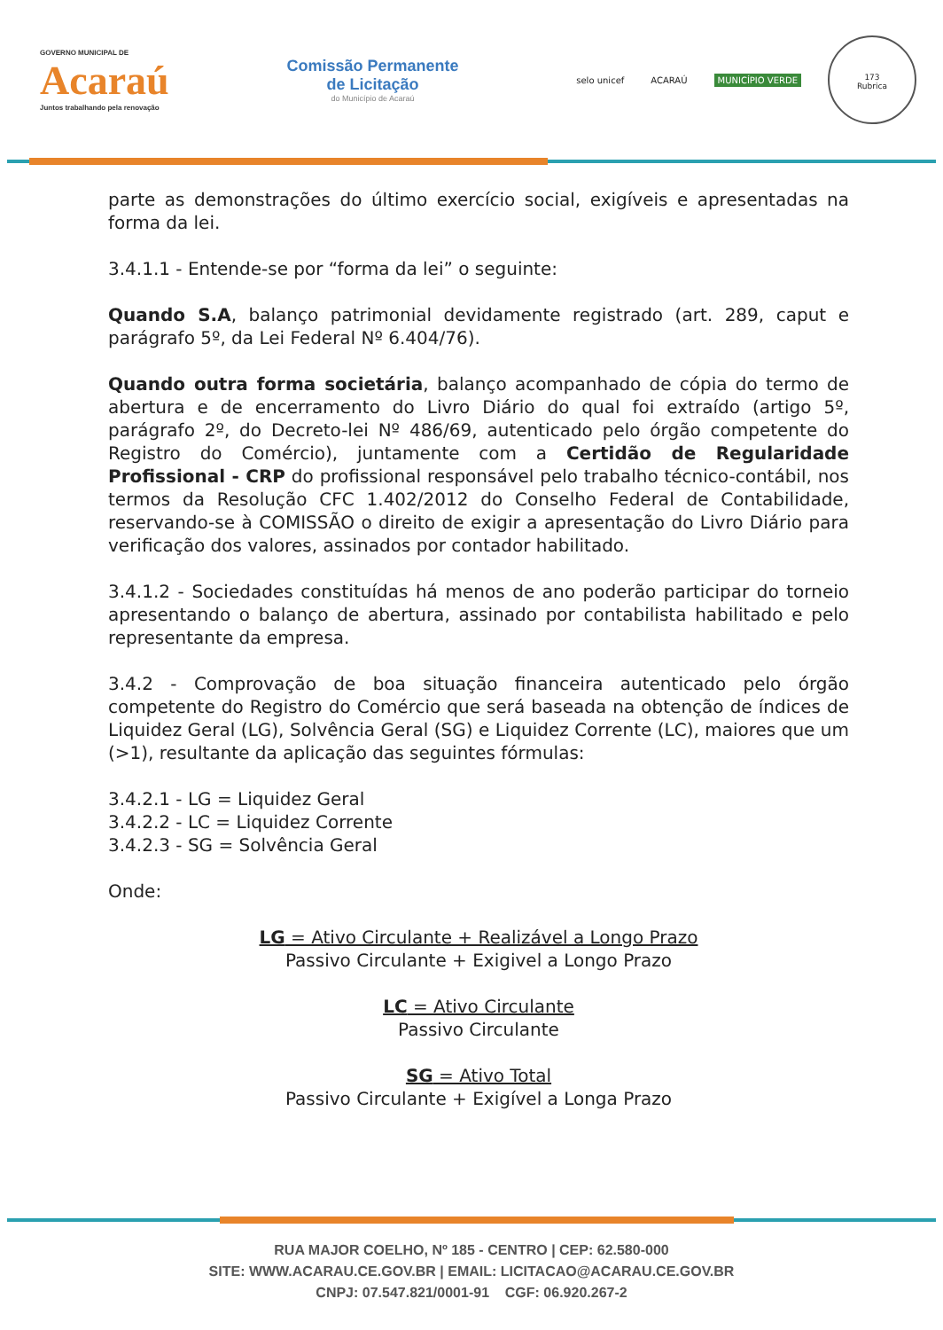GOVERNO MUNICIPAL DE
Acaraú
Juntos trabalhando pela renovação
Comissão Permanente
de Licitação
do Município de Acaraú
selo unicef ACARAÚ MUNICÍPIO VERDE
173
Rubrica
parte as demonstrações do último exercício social, exigíveis e apresentadas na forma da lei.
3.4.1.1 - Entende-se por “forma da lei” o seguinte:
Quando S.A, balanço patrimonial devidamente registrado (art. 289, caput e parágrafo 5º, da Lei Federal Nº 6.404/76).
Quando outra forma societária, balanço acompanhado de cópia do termo de abertura e de encerramento do Livro Diário do qual foi extraído (artigo 5º, parágrafo 2º, do Decreto-lei Nº 486/69, autenticado pelo órgão competente do Registro do Comércio), juntamente com a Certidão de Regularidade Profissional - CRP do profissional responsável pelo trabalho técnico-contábil, nos termos da Resolução CFC 1.402/2012 do Conselho Federal de Contabilidade, reservando-se à COMISSÃO o direito de exigir a apresentação do Livro Diário para verificação dos valores, assinados por contador habilitado.
3.4.1.2 - Sociedades constituídas há menos de ano poderão participar do torneio apresentando o balanço de abertura, assinado por contabilista habilitado e pelo representante da empresa.
3.4.2 - Comprovação de boa situação financeira autenticado pelo órgão competente do Registro do Comércio que será baseada na obtenção de índices de Liquidez Geral (LG), Solvência Geral (SG) e Liquidez Corrente (LC), maiores que um (>1), resultante da aplicação das seguintes fórmulas:
3.4.2.1 - LG = Liquidez Geral
3.4.2.2 - LC = Liquidez Corrente
3.4.2.3 - SG = Solvência Geral
Onde:
LG = Ativo Circulante + Realizável a Longo Prazo
Passivo Circulante + Exigivel a Longo Prazo
LC = Ativo Circulante
Passivo Circulante
SG = Ativo Total
Passivo Circulante + Exigível a Longa Prazo
RUA MAJOR COELHO, Nº 185 - CENTRO | CEP: 62.580-000
SITE: WWW.ACARAU.CE.GOV.BR | EMAIL: LICITACAO@ACARAU.CE.GOV.BR
CNPJ: 07.547.821/0001-91 CGF: 06.920.267-2